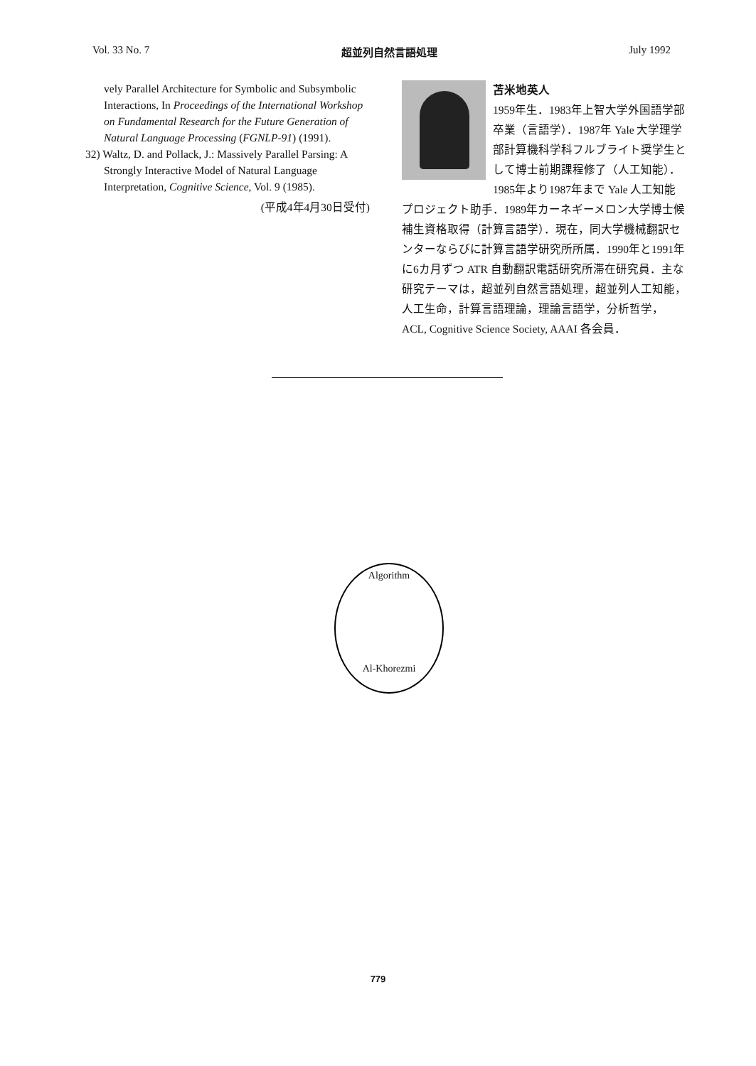Vol. 33 No. 7 超並列自然言語処理 July 1992
vely Parallel Architecture for Symbolic and Subsymbolic Interactions, In Proceedings of the International Workshop on Fundamental Research for the Future Generation of Natural Language Processing (FGNLP-91) (1991).
32) Waltz, D. and Pollack, J.: Massively Parallel Parsing: A Strongly Interactive Model of Natural Language Interpretation, Cognitive Science, Vol. 9 (1985).
(平成4年4月30日受付)
苫米地英人
1959年生．1983年上智大学外国語学部卒業（言語学）．1987年 Yale 大学理学部計算機科学科フルブライト奨学生として博士前期課程修了（人工知能）．1985年より1987年まで Yale 人工知能プロジェクト助手．1989年カーネギーメロン大学博士候補生資格取得（計算言語学）．現在，同大学機械翻訳センターならびに計算言語学研究所所属．1990年と1991年に6カ月ずつ ATR 自動翻訳電話研究所滞在研究員．主な研究テーマは，超並列自然言語処理，超並列人工知能，人工生命，計算言語理論，理論言語学，分析哲学，ACL, Cognitive Science Society, AAAI 各会員．
Algorithm
Al-Khorezmi
779